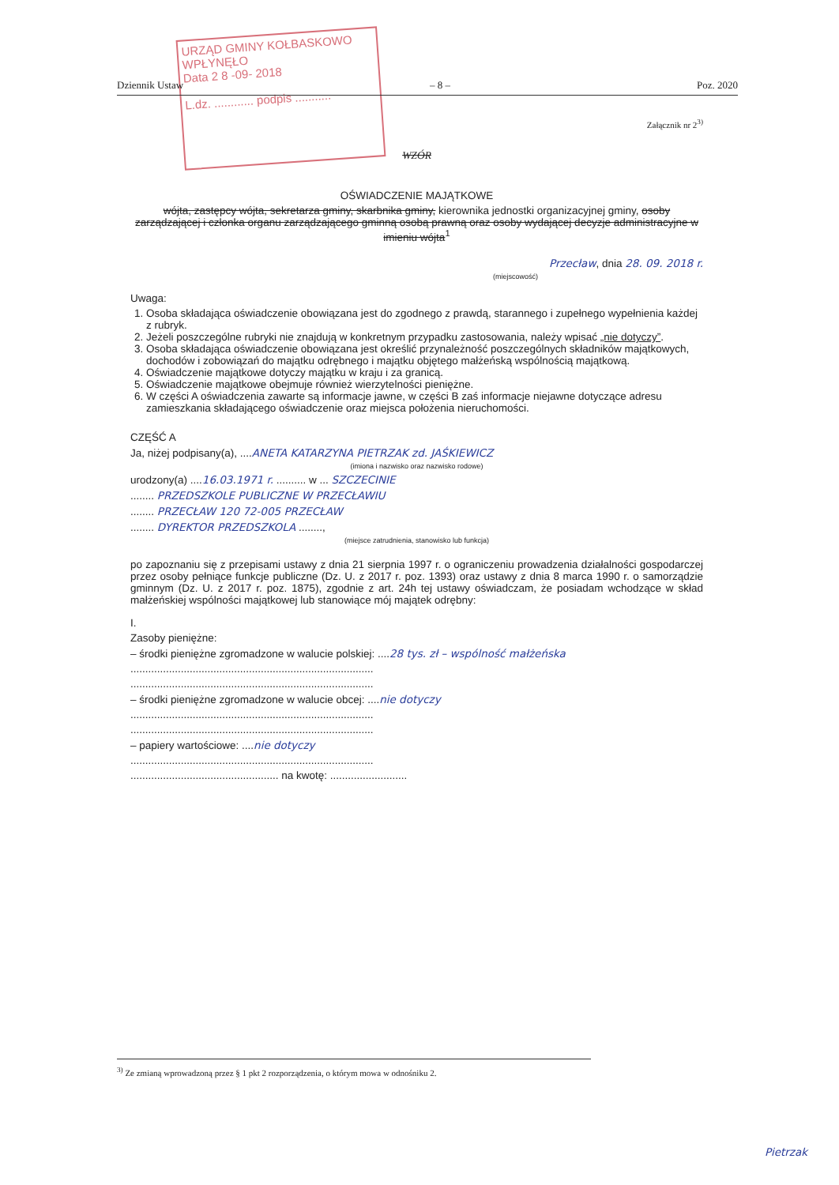URZĄD GMINY KOŁBASKOWO
WPŁYNĘŁO
Data 2 8 -09- 2018
L.dz. ............ podpis ...........
Dziennik Ustaw – 8 – Poz. 2020
Załącznik nr 2<sup>3)</sup>
WZÓR
OŚWIADCZENIE MAJĄTKOWE
wójta, zastępcy wójta, sekretarza gminy, skarbnika gminy, kierownika jednostki organizacyjnej gminy, osoby zarządzającej i członka organu zarządzającego gminną osobą prawną oraz osoby wydającej decyzje administracyjne w imieniu wójta<sup>1</sup>
Przecław, dnia 28. 09. 2018 r.
(miejscowość)
Uwaga:
1. Osoba składająca oświadczenie obowiązana jest do zgodnego z prawdą, starannego i zupełnego wypełnienia każdej z rubryk.
2. Jeżeli poszczególne rubryki nie znajdują w konkretnym przypadku zastosowania, należy wpisać „nie dotyczy”.
3. Osoba składająca oświadczenie obowiązana jest określić przynależność poszczególnych składników majątkowych, dochodów i zobowiązań do majątku odrębnego i majątku objętego małżeńską wspólnością majątkową.
4. Oświadczenie majątkowe dotyczy majątku w kraju i za granicą.
5. Oświadczenie majątkowe obejmuje również wierzytelności pieniężne.
6. W części A oświadczenia zawarte są informacje jawne, w części B zaś informacje niejawne dotyczące adresu zamieszkania składającego oświadczenie oraz miejsca położenia nieruchomości.
CZĘŚĆ A
Ja, niżej podpisany(a), ....ANETA KATARZYNA PIETRZAK zd. JAŚKIEWICZ
(imiona i nazwisko oraz nazwisko rodowe)
urodzony(a) ....16.03.1971 r. .......... w ... SZCZECINIE
........ PRZEDSZKOLE PUBLICZNE W PRZECŁAWIU
........ PRZECŁAW 120 72-005 PRZECŁAW
........ DYREKTOR PRZEDSZKOLA ........,
(miejsce zatrudnienia, stanowisko lub funkcja)
po zapoznaniu się z przepisami ustawy z dnia 21 sierpnia 1997 r. o ograniczeniu prowadzenia działalności gospodarczej przez osoby pełniące funkcje publiczne (Dz. U. z 2017 r. poz. 1393) oraz ustawy z dnia 8 marca 1990 r. o samorządzie gminnym (Dz. U. z 2017 r. poz. 1875), zgodnie z art. 24h tej ustawy oświadczam, że posiadam wchodzące w skład małżeńskiej wspólności majątkowej lub stanowiące mój majątek odrębny:
I.
Zasoby pieniężne:
– środki pieniężne zgromadzone w walucie polskiej: ....28 tys. zł – wspólność małżeńska
..................................................................................
..................................................................................
– środki pieniężne zgromadzone w walucie obcej: ....nie dotyczy
..................................................................................
..................................................................................
– papiery wartościowe: ....nie dotyczy
..................................................................................
.................................................. na kwotę: ..........................
<sup>3)</sup> Ze zmianą wprowadzoną przez § 1 pkt 2 rozporządzenia, o którym mowa w odnośniku 2.
Pietrzak